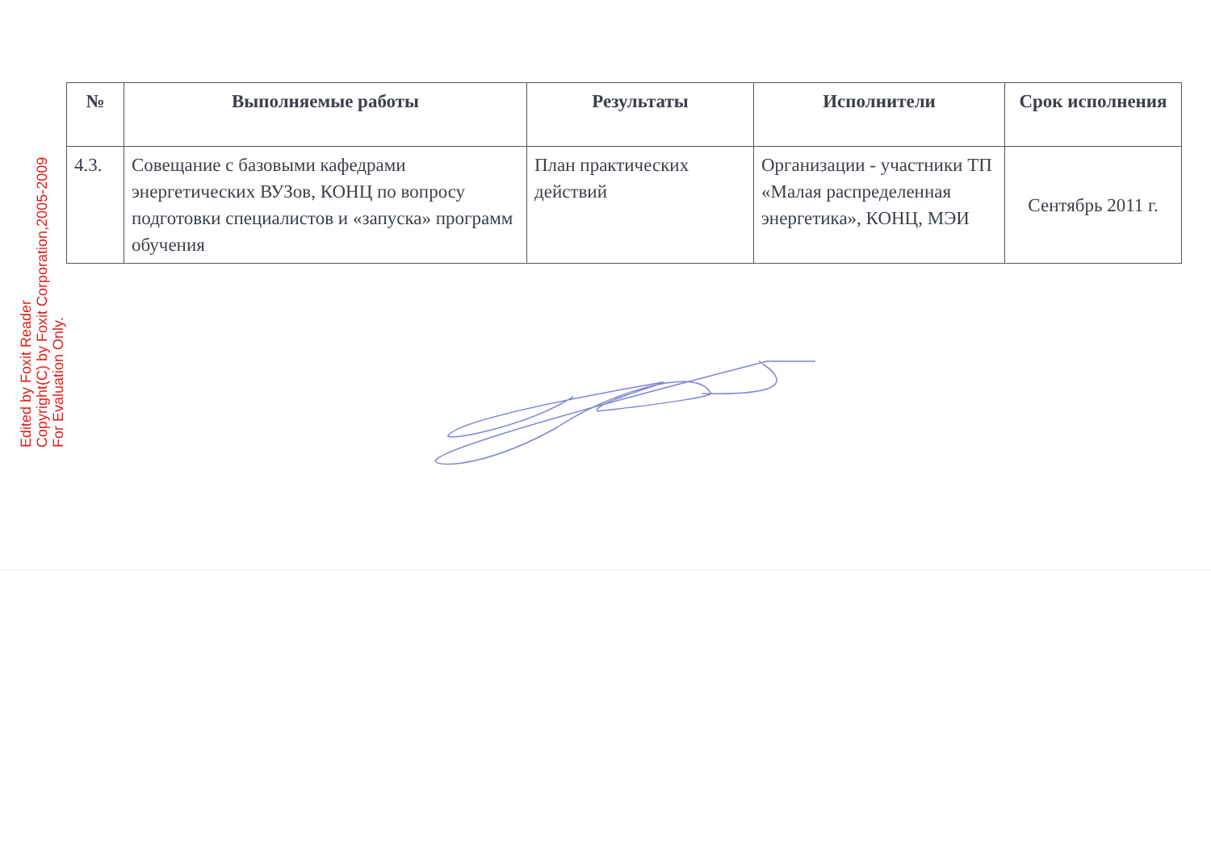| № | Выполняемые работы | Результаты | Исполнители | Срок исполнения |
| --- | --- | --- | --- | --- |
| 4.3. | Совещание с базовыми кафедрами энергетических ВУЗов, КОНЦ по вопросу подготовки специалистов и «запуска» программ обучения | План практических действий | Организации - участники ТП «Малая распределенная энергетика», КОНЦ, МЭИ | Сентябрь 2011 г. |
Edited by Foxit Reader
Copyright(C) by Foxit Corporation,2005-2009
For Evaluation Only.